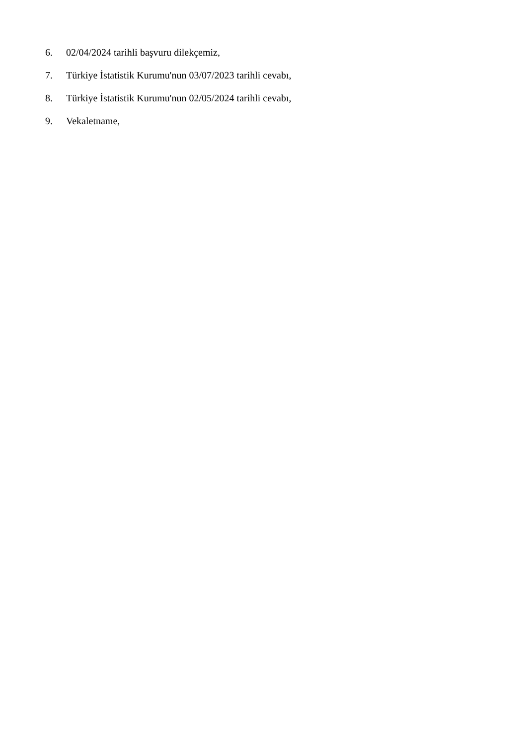6. 02/04/2024 tarihli başvuru dilekçemiz,
7. Türkiye İstatistik Kurumu'nun 03/07/2023 tarihli cevabı,
8. Türkiye İstatistik Kurumu'nun 02/05/2024 tarihli cevabı,
9. Vekaletname,